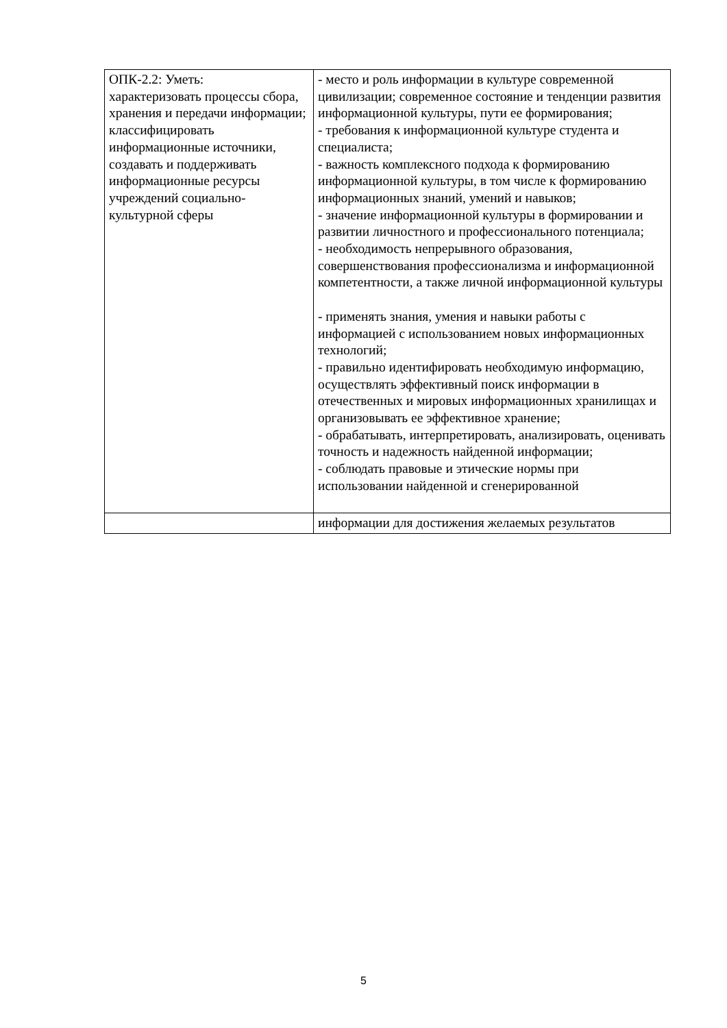| ОПК-2.2: Уметь: характеризовать процессы сбора, хранения и передачи информации; классифицировать информационные источники, создавать и поддерживать информационные ресурсы учреждений социально-культурной сферы | - место и роль информации в культуре современной цивилизации; современное состояние и тенденции развития информационной культуры, пути ее формирования; - требования к информационной культуре студента и специалиста; - важность комплексного подхода к формированию информационной культуры, в том числе к формированию информационных знаний, умений и навыков; - значение информационной культуры в формировании и развитии личностного и профессионального потенциала; - необходимость непрерывного образования, совершенствования профессионализма и информационной компетентности, а также личной информационной культуры - применять знания, умения и навыки работы с информацией с использованием новых информационных технологий; - правильно идентифировать необходимую информацию, осуществлять эффективный поиск информации в отечественных и мировых информационных хранилищах и организовывать ее эффективное хранение; - обрабатывать, интерпретировать, анализировать, оценивать точность и надежность найденной информации; - соблюдать правовые и этические нормы при использовании найденной и сгенерированной |
| | информации для достижения желаемых результатов |
5